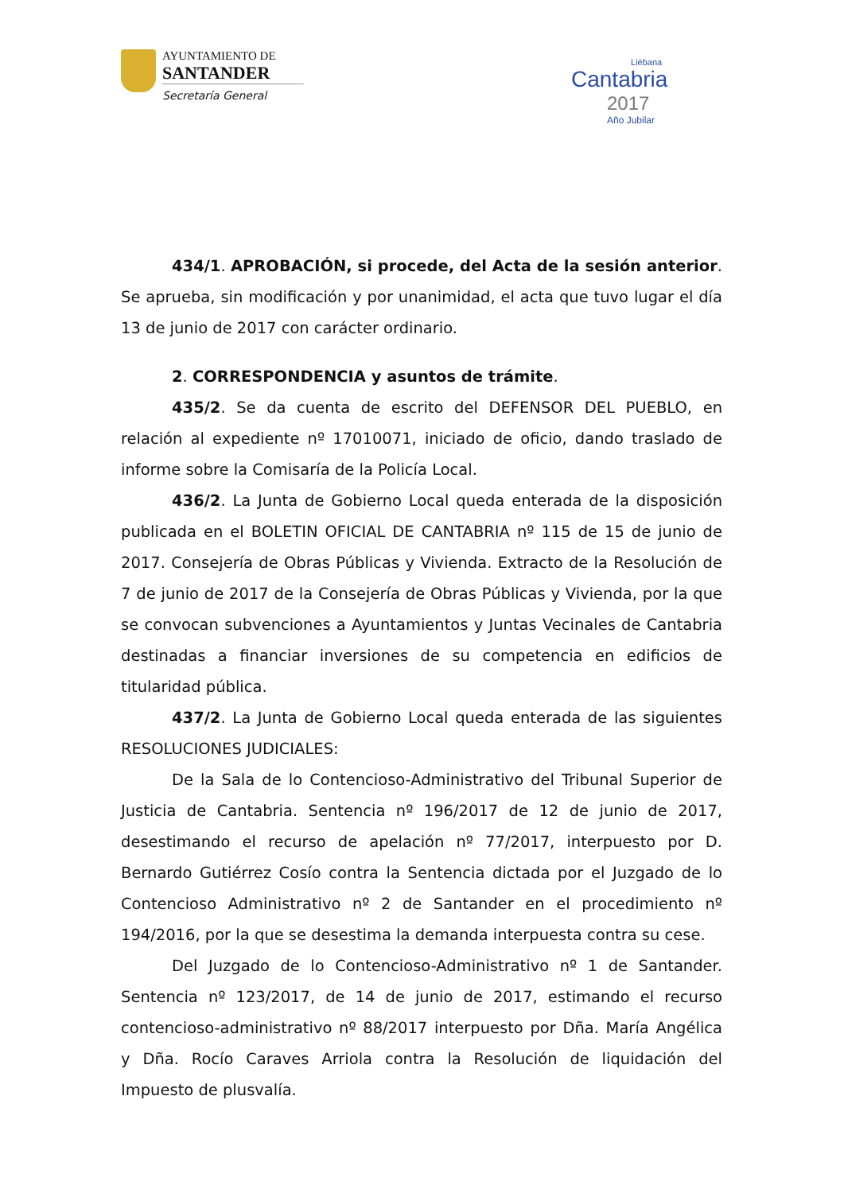AYUNTAMIENTO DE
SANTANDER
Secretaría General
Liébana
Cantabria
2017
Año Jubilar
434/1. APROBACIÓN, si procede, del Acta de la sesión anterior. Se aprueba, sin modificación y por unanimidad, el acta que tuvo lugar el día 13 de junio de 2017 con carácter ordinario.
2. CORRESPONDENCIA y asuntos de trámite.
435/2. Se da cuenta de escrito del DEFENSOR DEL PUEBLO, en relación al expediente nº 17010071, iniciado de oficio, dando traslado de informe sobre la Comisaría de la Policía Local.
436/2. La Junta de Gobierno Local queda enterada de la disposición publicada en el BOLETIN OFICIAL DE CANTABRIA nº 115 de 15 de junio de 2017. Consejería de Obras Públicas y Vivienda. Extracto de la Resolución de 7 de junio de 2017 de la Consejería de Obras Públicas y Vivienda, por la que se convocan subvenciones a Ayuntamientos y Juntas Vecinales de Cantabria destinadas a financiar inversiones de su competencia en edificios de titularidad pública.
437/2. La Junta de Gobierno Local queda enterada de las siguientes RESOLUCIONES JUDICIALES:
De la Sala de lo Contencioso-Administrativo del Tribunal Superior de Justicia de Cantabria. Sentencia nº 196/2017 de 12 de junio de 2017, desestimando el recurso de apelación nº 77/2017, interpuesto por D. Bernardo Gutiérrez Cosío contra la Sentencia dictada por el Juzgado de lo Contencioso Administrativo nº 2 de Santander en el procedimiento nº 194/2016, por la que se desestima la demanda interpuesta contra su cese.
Del Juzgado de lo Contencioso-Administrativo nº 1 de Santander. Sentencia nº 123/2017, de 14 de junio de 2017, estimando el recurso contencioso-administrativo nº 88/2017 interpuesto por Dña. María Angélica y Dña. Rocío Caraves Arriola contra la Resolución de liquidación del Impuesto de plusvalía.